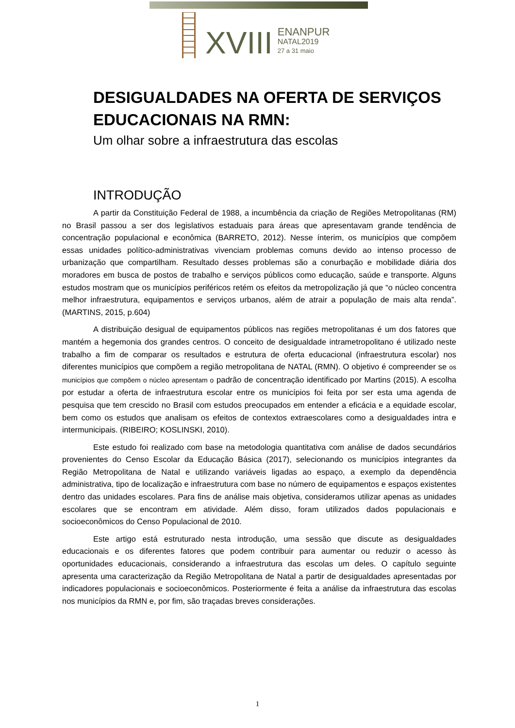XVIII
ENANPUR
NATAL2019
27 a 31 maio
DESIGUALDADES NA OFERTA DE SERVIÇOS EDUCACIONAIS NA RMN:
Um olhar sobre a infraestrutura das escolas
INTRODUÇÃO
A partir da Constituição Federal de 1988, a incumbência da criação de Regiões Metropolitanas (RM) no Brasil passou a ser dos legislativos estaduais para áreas que apresentavam grande tendência de concentração populacional e econômica (BARRETO, 2012). Nesse ínterim, os municípios que compõem essas unidades político-administrativas vivenciam problemas comuns devido ao intenso processo de urbanização que compartilham. Resultado desses problemas são a conurbação e mobilidade diária dos moradores em busca de postos de trabalho e serviços públicos como educação, saúde e transporte. Alguns estudos mostram que os municípios periféricos retém os efeitos da metropolização já que “o núcleo concentra melhor infraestrutura, equipamentos e serviços urbanos, além de atrair a população de mais alta renda”. (MARTINS, 2015, p.604)
A distribuição desigual de equipamentos públicos nas regiões metropolitanas é um dos fatores que mantém a hegemonia dos grandes centros. O conceito de desigualdade intrametropolitano é utilizado neste trabalho a fim de comparar os resultados e estrutura de oferta educacional (infraestrutura escolar) nos diferentes municípios que compõem a região metropolitana de NATAL (RMN). O objetivo é compreender se os municípios que compõem o núcleo apresentam o padrão de concentração identificado por Martins (2015). A escolha por estudar a oferta de infraestrutura escolar entre os municípios foi feita por ser esta uma agenda de pesquisa que tem crescido no Brasil com estudos preocupados em entender a eficácia e a equidade escolar, bem como os estudos que analisam os efeitos de contextos extraescolares como a desigualdades intra e intermunicipais. (RIBEIRO; KOSLINSKI, 2010).
Este estudo foi realizado com base na metodologia quantitativa com análise de dados secundários provenientes do Censo Escolar da Educação Básica (2017), selecionando os municípios integrantes da Região Metropolitana de Natal e utilizando variáveis ligadas ao espaço, a exemplo da dependência administrativa, tipo de localização e infraestrutura com base no número de equipamentos e espaços existentes dentro das unidades escolares. Para fins de análise mais objetiva, consideramos utilizar apenas as unidades escolares que se encontram em atividade. Além disso, foram utilizados dados populacionais e socioeconômicos do Censo Populacional de 2010.
Este artigo está estruturado nesta introdução, uma sessão que discute as desigualdades educacionais e os diferentes fatores que podem contribuir para aumentar ou reduzir o acesso às oportunidades educacionais, considerando a infraestrutura das escolas um deles. O capítulo seguinte apresenta uma caracterização da Região Metropolitana de Natal a partir de desigualdades apresentadas por indicadores populacionais e socioeconômicos. Posteriormente é feita a análise da infraestrutura das escolas nos municípios da RMN e, por fim, são traçadas breves considerações.
1